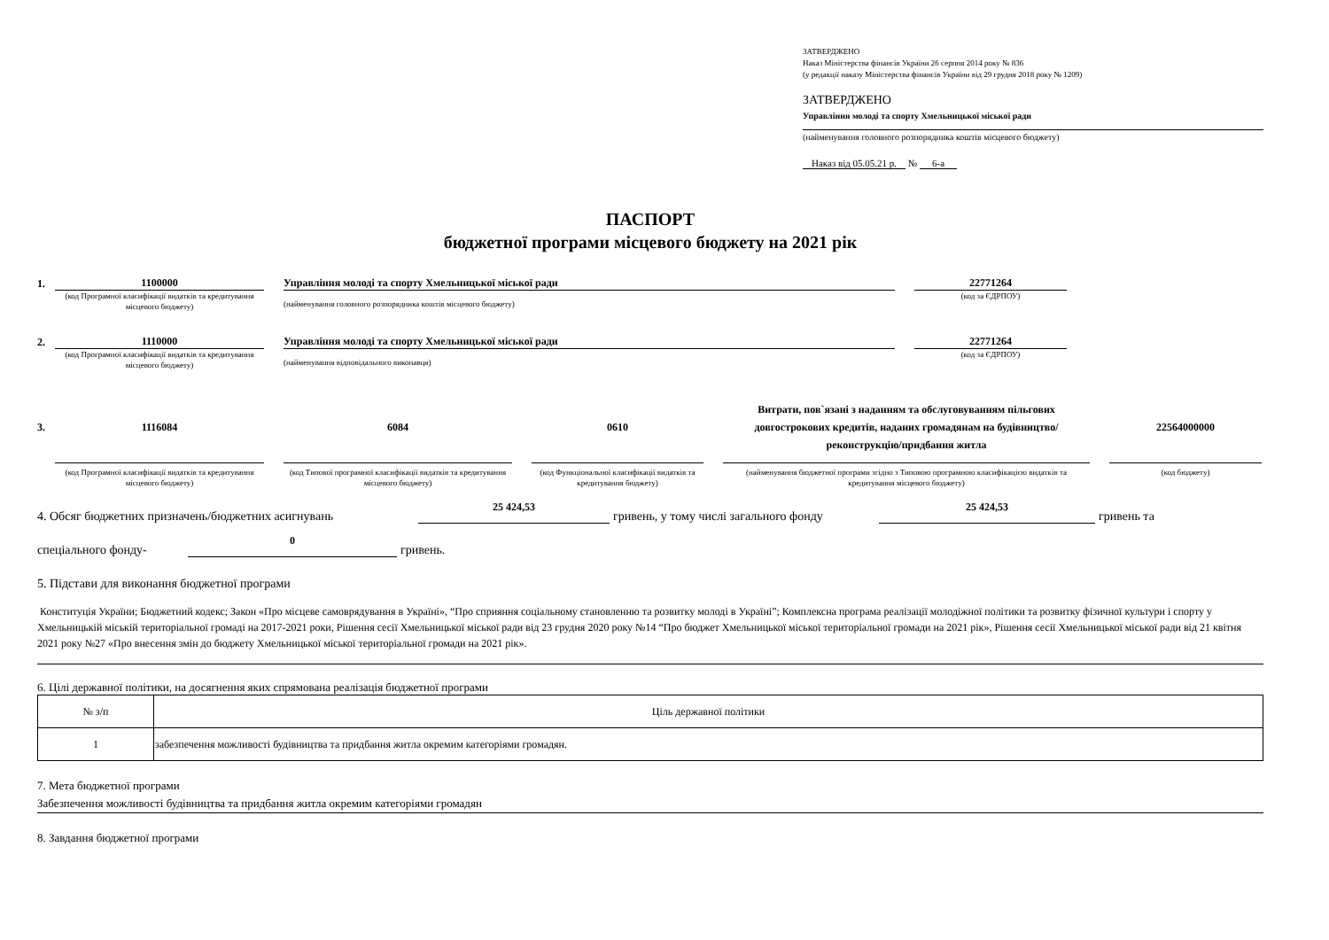ЗАТВЕРДЖЕНО
Наказ Міністерства фінансів України 26 серпня 2014 року № 836
(у редакції наказу Міністерства фінансів України від 29 грудня 2018 року № 1209)
ЗАТВЕРДЖЕНО
Управління молоді та спорту Хмельницької міської ради
(найменування головного розпорядника коштів місцевого бюджету)
Наказ від 05.05.21 р. № 6-а
ПАСПОРТ
бюджетної програми місцевого бюджету на 2021 рік
1.
1100000
Управління молоді та спорту Хмельницької міської ради
22771264
(код Програмної класифікації видатків та кредитування місцевого бюджету)
(найменування головного розпорядника коштів місцевого бюджету)
(код за ЄДРПОУ)
2.
1110000
Управління молоді та спорту Хмельницької міської ради
22771264
(код Програмної класифікації видатків та кредитування місцевого бюджету)
(найменування відповідального виконавця)
(код за ЄДРПОУ)
3. 1116084 6084 0610
Витрати, пов`язані з наданням та обслуговуванням пільгових довгострокових кредитів, наданих громадянам на будівництво/реконструкцію/придбання житла
22564000000
(код Програмної класифікації видатків та кредитування місцевого бюджету)
(код Типової програмної класифікації видатків та кредитування місцевого бюджету)
(код Функціональної класифікації видатків та кредитування бюджету)
(найменування бюджетної програми згідно з Типовою програмною класифікацією видатків та кредитування місцевого бюджету)
(код бюджету)
4. Обсяг бюджетних призначень/бюджетних асигнувань 25 424,53 гривень, у тому числі загального фонду 25 424,53 гривень та
спеціального фонду- 0 гривень.
5. Підстави для виконання бюджетної програми
Конституція України; Бюджетний кодекс; Закон «Про місцеве самоврядування в Україні», “Про сприяння соціальному становленню та розвитку молоді в Україні”; Комплексна програма реалізації молодіжної політики та розвитку фізичної культури і спорту у Хмельницькій міській територіальної громаді на 2017-2021 роки, Рішення сесії Хмельницької міської ради від 23 грудня 2020 року №14 “Про бюджет Хмельницької міської територіальної громади на 2021 рік», Рішення сесії Хмельницької міської ради від 21 квітня 2021 року №27 «Про внесення змін до бюджету Хмельницької міської територіальної громади на 2021 рік».
6. Цілі державної політики, на досягнення яких спрямована реалізація бюджетної програми
| № з/п | Ціль державної політики |
| 1 | забезпечення можливості будівництва та придбання житла окремим категоріями громадян. |
7. Мета бюджетної програми
Забезпечення можливості будівництва та придбання житла окремим категоріями громадян
8. Завдання бюджетної програми